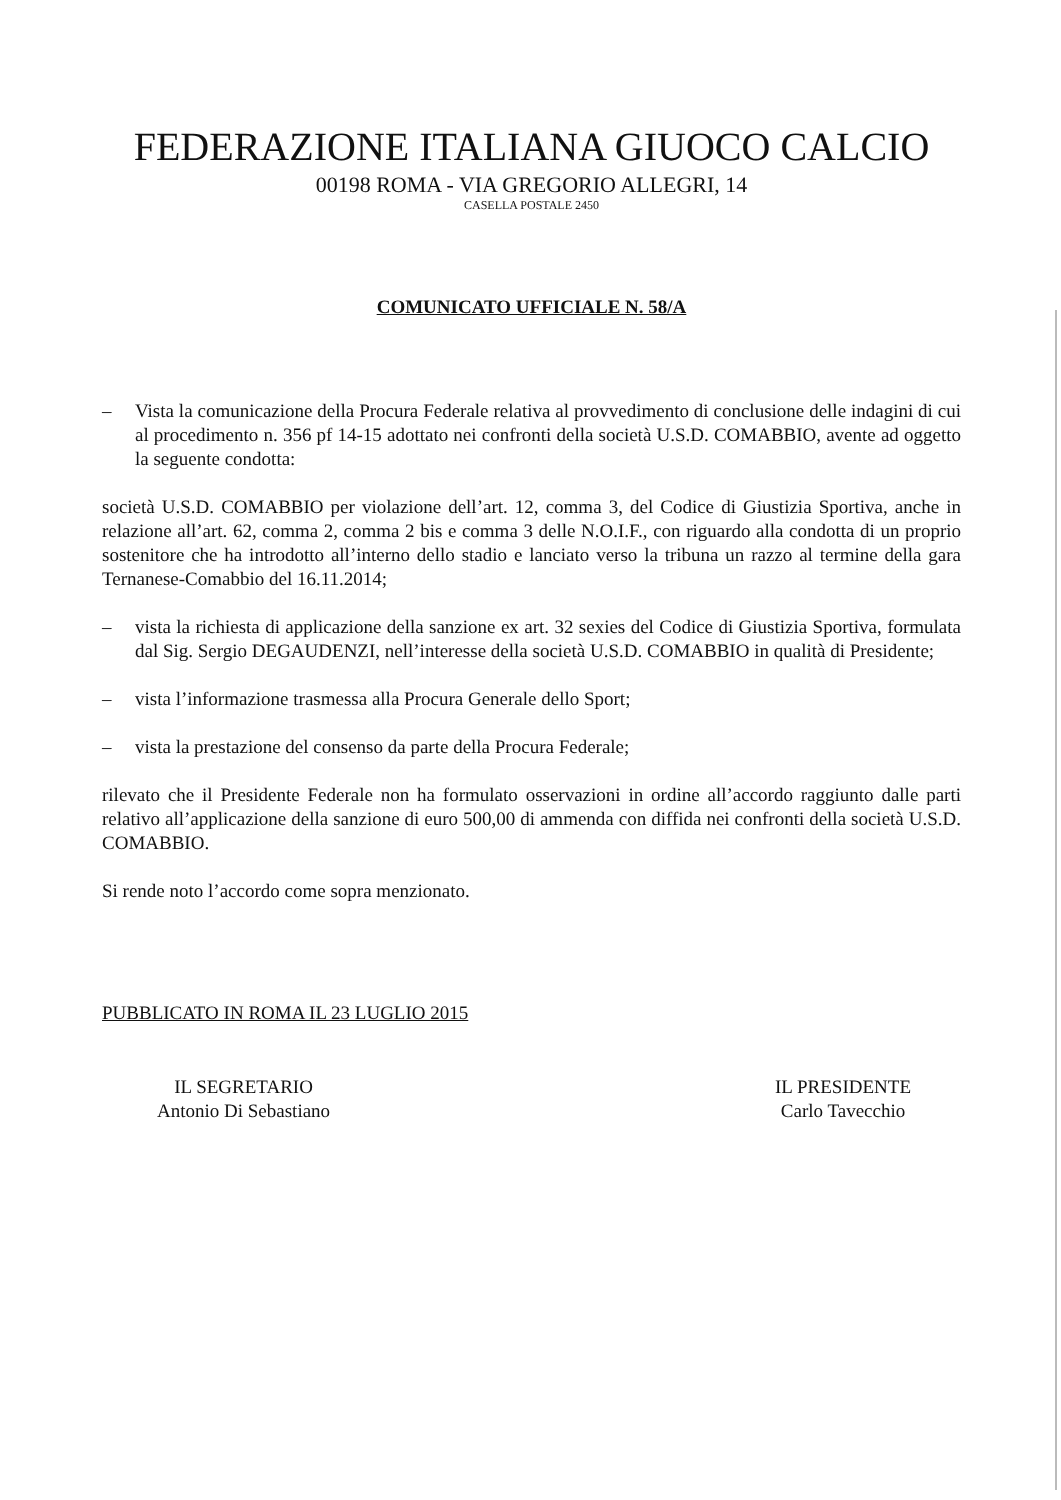FEDERAZIONE ITALIANA GIUOCO CALCIO
00198 ROMA - VIA GREGORIO ALLEGRI, 14
CASELLA POSTALE 2450
COMUNICATO UFFICIALE N. 58/A
– Vista la comunicazione della Procura Federale relativa al provvedimento di conclusione delle indagini di cui al procedimento n. 356 pf 14-15 adottato nei confronti della società U.S.D. COMABBIO, avente ad oggetto la seguente condotta:
società U.S.D. COMABBIO per violazione dell’art. 12, comma 3, del Codice di Giustizia Sportiva, anche in relazione all’art. 62, comma 2, comma 2 bis e comma 3 delle N.O.I.F., con riguardo alla condotta di un proprio sostenitore che ha introdotto all’interno dello stadio e lanciato verso la tribuna un razzo al termine della gara Ternanese-Comabbio del 16.11.2014;
– vista la richiesta di applicazione della sanzione ex art. 32 sexies del Codice di Giustizia Sportiva, formulata dal Sig. Sergio DEGAUDENZI, nell’interesse della società U.S.D. COMABBIO in qualità di Presidente;
– vista l’informazione trasmessa alla Procura Generale dello Sport;
– vista la prestazione del consenso da parte della Procura Federale;
rilevato che il Presidente Federale non ha formulato osservazioni in ordine all’accordo raggiunto dalle parti relativo all’applicazione della sanzione di euro 500,00 di ammenda con diffida nei confronti della società U.S.D. COMABBIO.
Si rende noto l’accordo come sopra menzionato.
PUBBLICATO IN ROMA IL 23 LUGLIO 2015
IL SEGRETARIO
Antonio Di Sebastiano
IL PRESIDENTE
Carlo Tavecchio